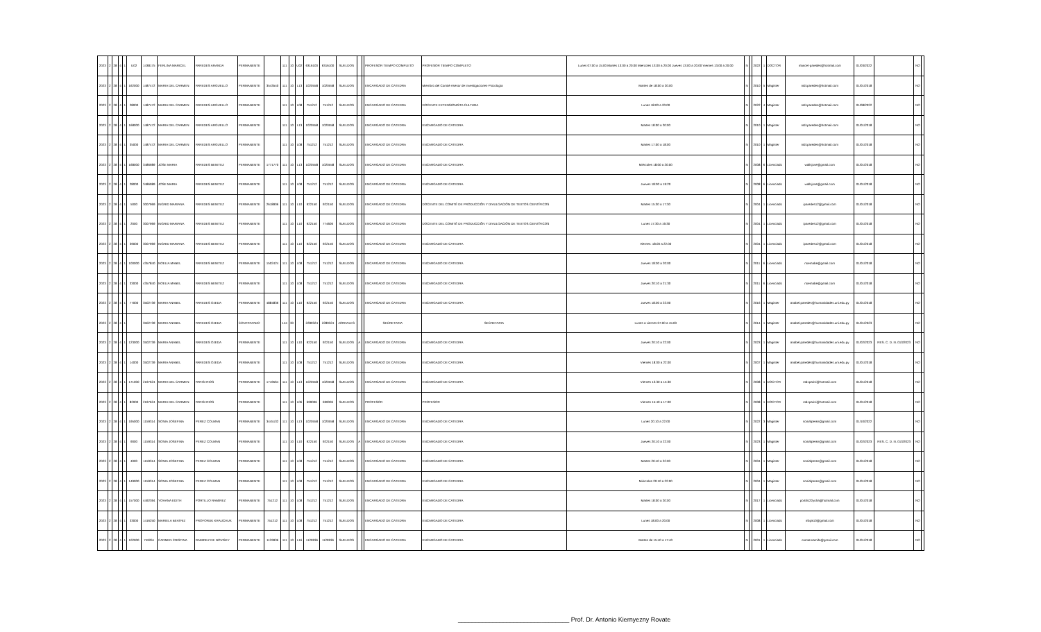| 2023 | 2 | 28 | 4 | 1 | U02 | 1438175 | FERLINA MARICEL | PAREDES ARANDA | PERMANENTE | | 111 | 10 | U02 | 6316100 | 6316100 | SUELDOS | | | PROFESOR TIEMPO COMPLETO | PROFESOR TIEMPO COMPLETO | Lunes 07:00 a 15:00 Martes 13:00 a 20:00 Miercoles 13:00 a 20:00 Jueves 13:00 a 20:00 Viernes 13:00 a 20:00 | N | | 2022 | 1 | DOCTOR | maricel-paredes@hotmail.com | 01/03/2022 | | NO | |
| 2023 | 2 | 28 | 4 | 1 | 162000 | 1487472 | MARIA DEL CARMEN | PAREDES ARGUELLO | PERMANENTE | 3543540 | 111 | 10 | L13 | 1020558 | 1020558 | SUELDOS | | | ENCARGADO DE CATEDRA | Miembro del Comité Asesor de Investigaciones-Psicología | Martes de 18:00 a 20:00 | N | | 2010 | 5 | Magister | mdcparedes@hotmail.com | 01/01/2018 | | NO | |
| 2023 | 2 | 28 | 4 | 1 | 28000 | 1487472 | MARIA DEL CARMEN | PAREDES ARGUELLO | PERMANENTE | | 111 | 10 | L08 | 751212 | 751212 | SUELDOS | | | ENCARGADO DE CATEDRA | DOCENTE EXTENSIONISTA CULTURA | Lunes 18:00 a 20:00 | N | | 2022 | 4 | Magister | mdcparedes@hotmail.com | 01/08/2022 | | NO | |
| 2023 | 2 | 28 | 4 | 1 | 168000 | 1487472 | MARIA DEL CARMEN | PAREDES ARGUELLO | PERMANENTE | | 111 | 10 | L13 | 1020558 | 1020558 | SUELDOS | | | ENCARGADO DE CATEDRA | ENCARGADO DE CATEDRA | Martes 18:00 a 20:00 | N | | 2010 | 1 | Magister | mdcparedes@hotmail.com | 01/01/2018 | | NO | |
| 2023 | 2 | 28 | 4 | 1 | 35000 | 1487472 | MARIA DEL CARMEN | PAREDES ARGUELLO | PERMANENTE | | 111 | 10 | L08 | 751212 | 751212 | SUELDOS | | | ENCARGADO DE CATEDRA | ENCARGADO DE CATEDRA | Martes 17:00 a 18:00 | N | | 2010 | 1 | Magister | mdcparedes@hotmail.com | 01/01/2018 | | NO | |
| 2023 | 2 | 28 | 4 | 1 | 168000 | 3486989 | JOSE MARIA | PAREDES BENITEZ | PERMANENTE | 1771770 | 111 | 10 | L13 | 1020558 | 1020558 | SUELDOS | | | ENCARGADO DE CATEDRA | ENCARGADO DE CATEDRA | Miércoles 18:00 a 20:00 | N | | 2008 | 6 | Licenciado | wallsjose@gmail.com | 01/01/2018 | | NO | |
| 2023 | 2 | 28 | 4 | 1 | 28000 | 3486989 | JOSE MARIA | PAREDES BENITEZ | PERMANENTE | | 111 | 10 | L08 | 751212 | 751212 | SUELDOS | | | ENCARGADO DE CATEDRA | ENCARGADO DE CATEDRA | Jueves 18:00 a 19:20 | N | | 2008 | 6 | Licenciado | wallsjose@gmail.com | 01/01/2018 | | NO | |
| 2023 | 2 | 28 | 4 | 1 | 5000 | 3007969 | INGRID MARIANA | PAREDES BENITEZ | PERMANENTE | 2618906 | 111 | 10 | L10 | 922150 | 922150 | SUELDOS | | | ENCARGADO DE CATEDRA | DOCENTE DEL COMITÉ DE PRODUCCIÓN Y DIVULGACIÓN DE TEXTOS CIENTÍFICOS | Martes 15:30 a 17:30 | N | | 2004 | 1 | Licenciado | iparedes12@gmail.com | 01/01/2018 | | NO | |
| 2023 | 2 | 28 | 4 | 1 | 2000 | 3007969 | INGRID MARIANA | PAREDES BENITEZ | PERMANENTE | | 111 | 10 | L10 | 922150 | 774606 | SUELDOS | | | ENCARGADO DE CATEDRA | DOCENTE DEL COMITÉ DE PRODUCCIÓN Y DIVULGACIÓN DE TEXTOS CIENTÍFICOS | Lunes 17:30 a 19:30 | N | | 2004 | 1 | Licenciado | iparedes12@gmail.com | 01/01/2018 | | NO | |
| 2023 | 2 | 28 | 4 | 1 | 39000 | 3007969 | INGRID MARIANA | PAREDES BENITEZ | PERMANENTE | | 111 | 10 | L10 | 922150 | 922150 | SUELDOS | | | ENCARGADO DE CATEDRA | ENCARGADO DE CATEDRA | Viernes: 18:00 a 22:00 | N | | 2004 | 1 | Licenciado | iparedes12@gmail.com | 01/01/2018 | | NO | |
| 2023 | 2 | 28 | 4 | 1 | 100000 | 4357840 | NOELIA MABEL | PAREDES BENITEZ | PERMANENTE | 1502424 | 111 | 10 | L08 | 751212 | 751212 | SUELDOS | | | ENCARGADO DE CATEDRA | ENCARGADO DE CATEDRA | Jueves 18:00 a 20:00 | N | | 2011 | 6 | Licenciado | noemabe@gmail.com | 01/01/2018 | | NO | |
| 2023 | 2 | 28 | 4 | 1 | 33000 | 4357840 | NOELIA MABEL | PAREDES BENITEZ | PERMANENTE | | 111 | 10 | L08 | 751212 | 751212 | SUELDOS | | | ENCARGADO DE CATEDRA | ENCARGADO DE CATEDRA | Jueves 20:10 a 21:30 | N | | 2011 | 6 | Licenciado | noemabe@gmail.com | 01/01/2018 | | NO | |
| 2023 | 2 | 28 | 4 | 1 | 77000 | 3502739 | MARIA ANABEL | PAREDES OJEDA | PERMANENTE | 4884836 | 111 | 10 | L10 | 922150 | 922150 | SUELDOS | | | ENCARGADO DE CATEDRA | ENCARGADO DE CATEDRA | Jueves 18:00 a 22:00 | N | | 2016 | 1 | Magister | anabel.paredes@humanidades.uni.edu.py | 01/01/2018 | | NO | |
| 2023 | 2 | 28 | 4 | 1 | | 3502739 | MARIA ANABEL | PAREDES OJEDA | CONTRATADO | | 144 | 30 | | 2289324 | 2289324 | JORNALES | | | SECRETARIA | SECRETARIA | Lunes a viernes 07:00 a 15:00 | N | | 2014 | 1 | Magister | anabel.paredes@humanidades.uni.edu.py | 01/01/2023 | | NO | |
| 2023 | 2 | 28 | 4 | 1 | 123000 | 3502739 | MARIA ANABEL | PAREDES OJEDA | PERMANENTE | | 111 | 10 | L10 | 922150 | 922150 | SUELDOS | A | | ENCARGADO DE CATEDRA | ENCARGADO DE CATEDRA | Jueves 20:10 a 22:00 | N | | 2023 | 1 | Magister | anabel.paredes@humanidades.uni.edu.py | 01/02/2023 | RES. C. D. N. 013/2023 | NO | |
| 2023 | 2 | 28 | 4 | 1 | 14000 | 3502739 | MARIA ANABEL | PAREDES OJEDA | PERMANENTE | | 111 | 10 | L08 | 751212 | 751212 | SUELDOS | | | ENCARGADO DE CATEDRA | ENCARGADO DE CATEDRA | Viernes 18:00 a 22:00 | N | | 2007 | 1 | Magister | anabel.paredes@humanidades.uni.edu.py | 01/01/2018 | | NO | |
| 2023 | 2 | 28 | 4 | 1 | 171000 | 2197624 | MARIA DEL CARMEN | PARISI RIOS | PERMANENTE | 1719564 | 111 | 10 | L13 | 1020558 | 1020558 | SUELDOS | | | ENCARGADO DE CATEDRA | ENCARGADO DE CATEDRA | Viernes 13:30 a 15:30 | N | | 2008 | 1 | DOCTOR | mdcparisi@hotmail.com | 01/01/2018 | | NO | |
| 2023 | 2 | 28 | 4 | 1 | 82000 | 2197624 | MARIA DEL CARMEN | PARISI RIOS | PERMANENTE | | 111 | 10 | L06 | 699006 | 699006 | SUELDOS | | | PROFESOR | PROFESOR | Viernes 15:40 a 17:00 | N | | 2008 | 1 | DOCTOR | mdcparisi@hotmail.com | 01/01/2018 | | NO | |
| 2023 | 2 | 28 | 4 | 1 | 195000 | 1159314 | SONIA JOSEFINA | PEREZ COLMAN | PERMANENTE | 3445132 | 111 | 10 | L13 | 1020558 | 1020558 | SUELDOS | | | ENCARGADO DE CATEDRA | ENCARGADO DE CATEDRA | Lunes 20:10 a 22:00 | N | | 2022 | 3 | Magister | soniafperez@gmail.com | 01/10/2022 | | NO | |
| 2023 | 2 | 28 | 4 | 1 | 9000 | 1159314 | SONIA JOSEFINA | PEREZ COLMAN | PERMANENTE | | 111 | 10 | L10 | 922150 | 922150 | SUELDOS | A | | ENCARGADO DE CATEDRA | ENCARGADO DE CATEDRA | Jueves 20:10 a 22:00 | N | | 2023 | 1 | Magister | soniafperez@gmail.com | 01/02/2023 | RES. C. D. N. 013/2023 | NO | |
| 2023 | 2 | 28 | 4 | 1 | 4000 | 1159314 | SONIA JOSEFINA | PEREZ COLMAN | PERMANENTE | | 111 | 10 | L08 | 751212 | 751212 | SUELDOS | | | ENCARGADO DE CATEDRA | ENCARGADO DE CATEDRA | Martes 20:10 a 22:00 | N | | 2004 | 1 | Magister | soniafperez@gmail.com | 01/01/2018 | | NO | |
| 2023 | 2 | 28 | 4 | 1 | 149000 | 1159314 | SONIA JOSEFINA | PEREZ COLMAN | PERMANENTE | | 111 | 10 | L08 | 751212 | 751212 | SUELDOS | | | ENCARGADO DE CATEDRA | ENCARGADO DE CATEDRA | Miércoles 20:10 a 22:00 | N | | 2004 | 1 | Magister | soniafperez@gmail.com | 01/01/2018 | | NO | |
| 2023 | 2 | 28 | 4 | 1 | 157000 | 4492394 | YOHANA EDITH | PORTILLO RAMIREZ | PERMANENTE | 751212 | 111 | 10 | L08 | 751212 | 751212 | SUELDOS | | | ENCARGADO DE CATEDRA | ENCARGADO DE CATEDRA | Martes 18:00 a 20:00 | N | | 2017 | 1 | Licenciado | portillo22yoha@hotmail.com | 01/01/2018 | | NO | |
| 2023 | 2 | 28 | 4 | 1 | 33000 | 1416250 | MARIELA BEATRIZ | PROFORUK KRAUCHUK | PERMANENTE | 751212 | 111 | 10 | L08 | 751212 | 751212 | SUELDOS | | | ENCARGADO DE CATEDRA | ENCARGADO DE CATEDRA | Lunes 18:00 a 20:00 | N | | 2008 | 1 | Licenciado | mbpk10@gmail.com | 01/01/2018 | | NO | |
| 2023 | 2 | 28 | 4 | 1 | 102000 | 749261 | CARMEN CRISTINA | RAMIREZ DE NOVISKY | PERMANENTE | 1129936 | 111 | 10 | L16 | 1129936 | 1129936 | SUELDOS | | | ENCARGADO DE CATEDRA | ENCARGADO DE CATEDRA | Martes de 15:40 a 17:40 | N | | 2001 | 1 | Licenciado | carmenramifa@gmail.com | 01/01/2018 | | NO | |
________________________________ Prof. Dr. Antonio Kiernyezny Rovate